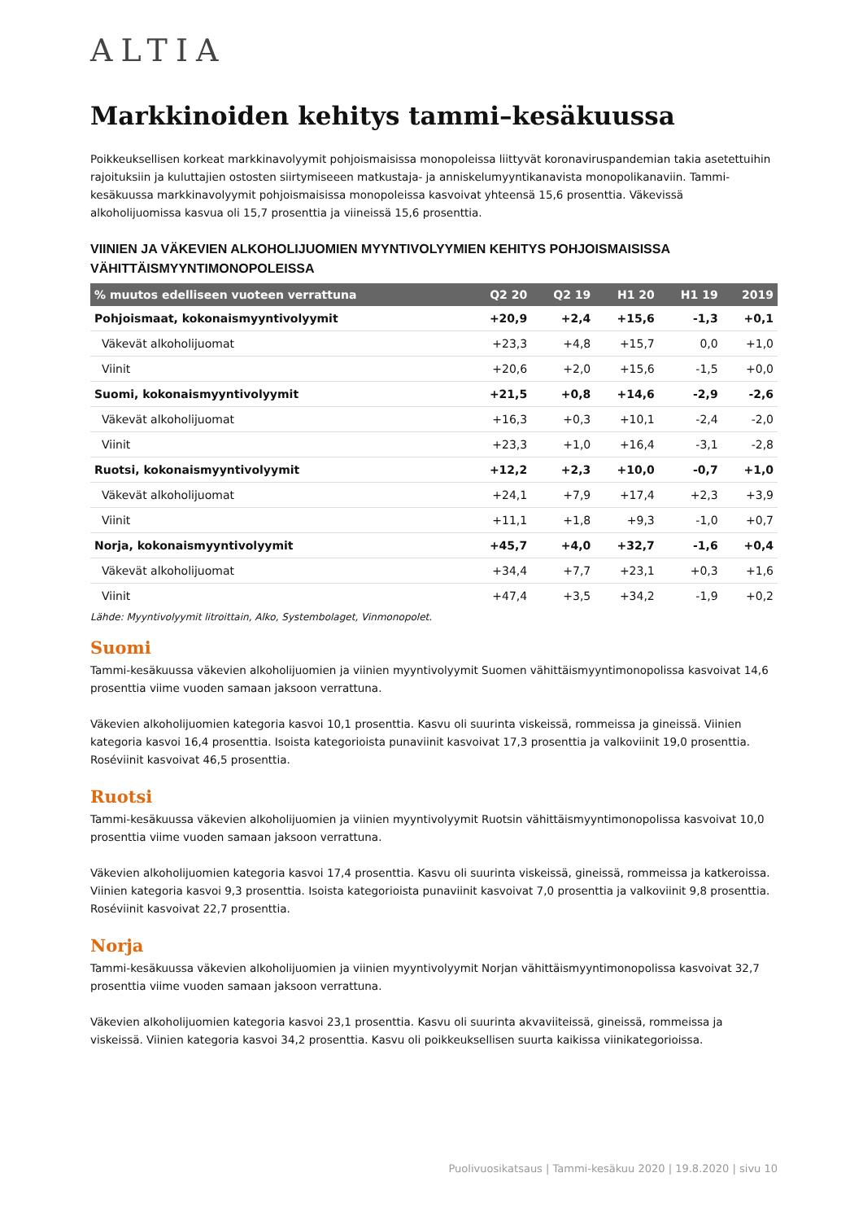ALTIA
Markkinoiden kehitys tammi–kesäkuussa
Poikkeuksellisen korkeat markkinavolyymit pohjoismaisissa monopoleissa liittyvät koronaviruspandemian takia asetettuihin rajoituksiin ja kuluttajien ostosten siirtymiseeen matkustaja- ja anniskelumyyntikanavista monopolikanaviin. Tammi-kesäkuussa markkinavolyymit pohjoismaisissa monopoleissa kasvoivat yhteensä 15,6 prosenttia. Väkevissä alkoholijuomissa kasvua oli 15,7 prosenttia ja viineissä 15,6 prosenttia.
VIINIEN JA VÄKEVIEN ALKOHOLIJUOMIEN MYYNTIVOLYYMIEN KEHITYS POHJOISMAISISSA VÄHITTÄISMYYNTIMONOPOLEISSA
| % muutos edelliseen vuoteen verrattuna | Q2 20 | Q2 19 | H1 20 | H1 19 | 2019 |
| --- | --- | --- | --- | --- | --- |
| Pohjoismaat, kokonaismyyntivolyymit | +20,9 | +2,4 | +15,6 | -1,3 | +0,1 |
| Väkevät alkoholijuomat | +23,3 | +4,8 | +15,7 | 0,0 | +1,0 |
| Viinit | +20,6 | +2,0 | +15,6 | -1,5 | +0,0 |
| Suomi, kokonaismyyntivolyymit | +21,5 | +0,8 | +14,6 | -2,9 | -2,6 |
| Väkevät alkoholijuomat | +16,3 | +0,3 | +10,1 | -2,4 | -2,0 |
| Viinit | +23,3 | +1,0 | +16,4 | -3,1 | -2,8 |
| Ruotsi, kokonaismyyntivolyymit | +12,2 | +2,3 | +10,0 | -0,7 | +1,0 |
| Väkevät alkoholijuomat | +24,1 | +7,9 | +17,4 | +2,3 | +3,9 |
| Viinit | +11,1 | +1,8 | +9,3 | -1,0 | +0,7 |
| Norja, kokonaismyyntivolyymit | +45,7 | +4,0 | +32,7 | -1,6 | +0,4 |
| Väkevät alkoholijuomat | +34,4 | +7,7 | +23,1 | +0,3 | +1,6 |
| Viinit | +47,4 | +3,5 | +34,2 | -1,9 | +0,2 |
Lähde: Myyntivolyymit litroittain, Alko, Systembolaget, Vinmonopolet.
Suomi
Tammi-kesäkuussa väkevien alkoholijuomien ja viinien myyntivolyymit Suomen vähittäismyyntimonopolissa kasvoivat 14,6 prosenttia viime vuoden samaan jaksoon verrattuna.
Väkevien alkoholijuomien kategoria kasvoi 10,1 prosenttia. Kasvu oli suurinta viskeissä, rommeissa ja gineissä. Viinien kategoria kasvoi 16,4 prosenttia. Isoista kategorioista punaviinit kasvoivat 17,3 prosenttia ja valkoviinit 19,0 prosenttia. Roséviinit kasvoivat 46,5 prosenttia.
Ruotsi
Tammi-kesäkuussa väkevien alkoholijuomien ja viinien myyntivolyymit Ruotsin vähittäismyyntimonopolissa kasvoivat 10,0 prosenttia viime vuoden samaan jaksoon verrattuna.
Väkevien alkoholijuomien kategoria kasvoi 17,4 prosenttia. Kasvu oli suurinta viskeissä, gineissä, rommeissa ja katkeroissa. Viinien kategoria kasvoi 9,3 prosenttia. Isoista kategorioista punaviinit kasvoivat 7,0 prosenttia ja valkoviinit 9,8 prosenttia. Roséviinit kasvoivat 22,7 prosenttia.
Norja
Tammi-kesäkuussa väkevien alkoholijuomien ja viinien myyntivolyymit Norjan vähittäismyyntimonopolissa kasvoivat 32,7 prosenttia viime vuoden samaan jaksoon verrattuna.
Väkevien alkoholijuomien kategoria kasvoi 23,1 prosenttia. Kasvu oli suurinta akvaviiteissä, gineissä, rommeissa ja viskeissä. Viinien kategoria kasvoi 34,2 prosenttia. Kasvu oli poikkeuksellisen suurta kaikissa viinikategorioissa.
Puolivuosikatsaus | Tammi-kesäkuu 2020 | 19.8.2020 | sivu 10